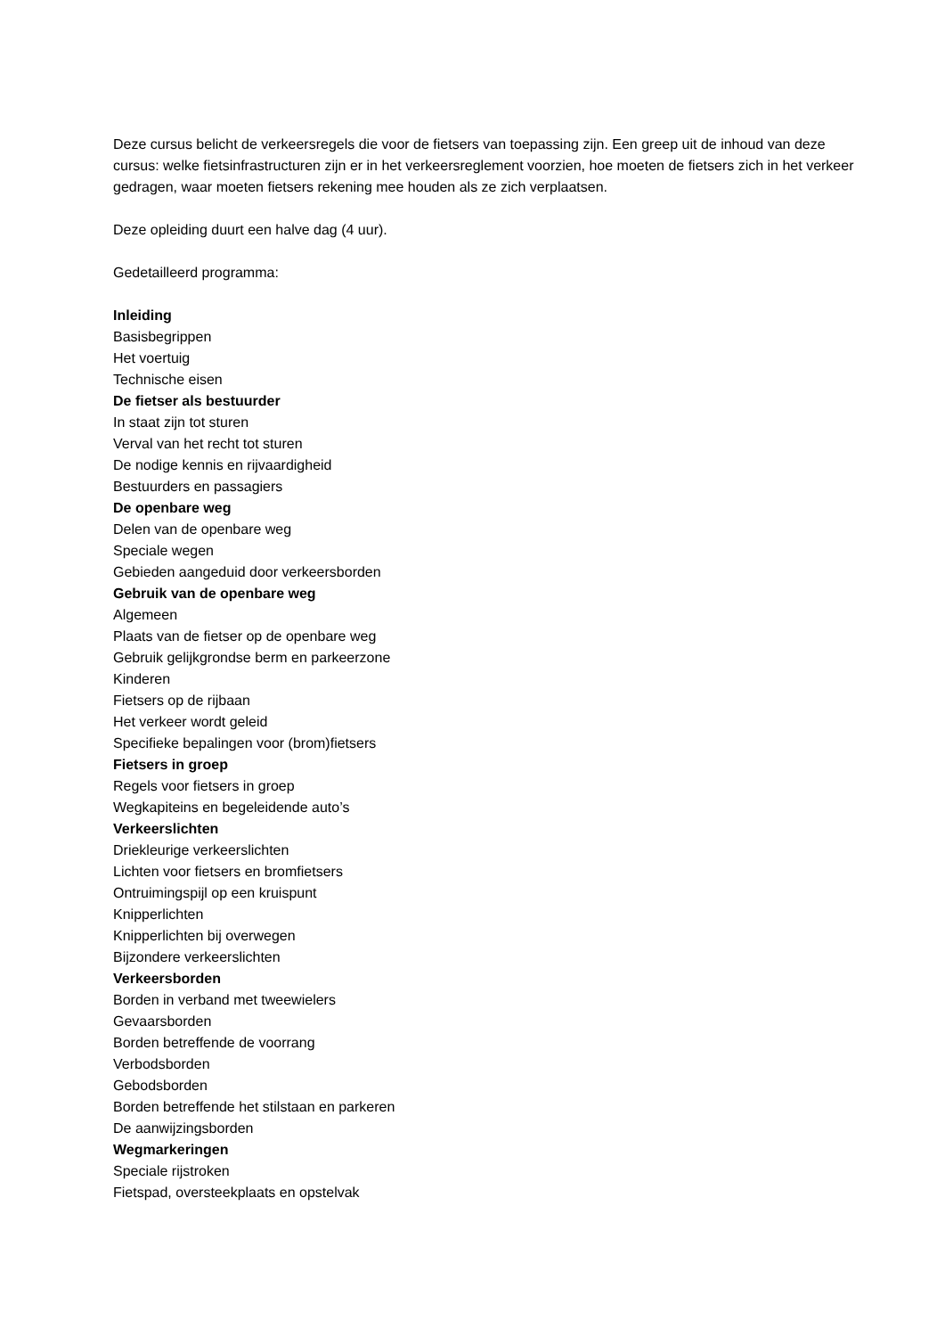Deze cursus belicht de verkeersregels die voor de fietsers van toepassing zijn. Een greep uit de inhoud van deze cursus: welke fietsinfrastructuren zijn er in het verkeersreglement voorzien, hoe moeten de fietsers zich in het verkeer gedragen, waar moeten fietsers rekening mee houden als ze zich verplaatsen.
Deze opleiding duurt een halve dag (4 uur).
Gedetailleerd programma:
Inleiding
Basisbegrippen
Het voertuig
Technische eisen
De fietser als bestuurder
In staat zijn tot sturen
Verval van het recht tot sturen
De nodige kennis en rijvaardigheid
Bestuurders en passagiers
De openbare weg
Delen van de openbare weg
Speciale wegen
Gebieden aangeduid door verkeersborden
Gebruik van de openbare weg
Algemeen
Plaats van de fietser op de openbare weg
Gebruik gelijkgrondse berm en parkeerzone
Kinderen
Fietsers op de rijbaan
Het verkeer wordt geleid
Specifieke bepalingen voor (brom)fietsers
Fietsers in groep
Regels voor fietsers in groep
Wegkapiteins en begeleidende auto’s
Verkeerslichten
Driekleurige verkeerslichten
Lichten voor fietsers en bromfietsers
Ontruimingspijl op een kruispunt
Knipperlichten
Knipperlichten bij overwegen
Bijzondere verkeerslichten
Verkeersborden
Borden in verband met tweewielers
Gevaarsborden
Borden betreffende de voorrang
Verbodsborden
Gebodsborden
Borden betreffende het stilstaan en parkeren
De aanwijzingsborden
Wegmarkeringen
Speciale rijstroken
Fietspad, oversteekplaats en opstelvak